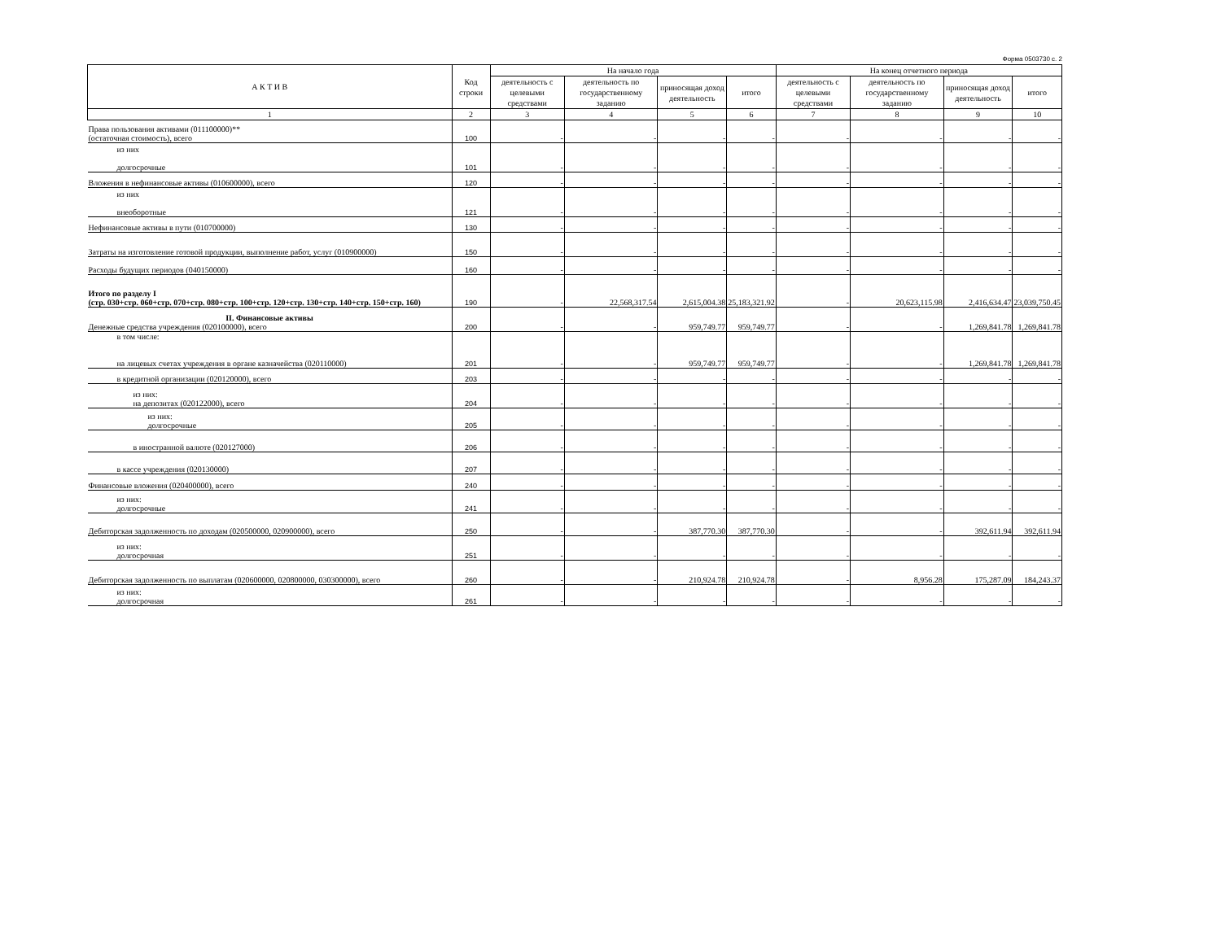Форма 0503730 с. 2
| А К Т И В | Код строки | На начало года | | | | На конец отчетного периода | | | |
| --- | --- | --- | --- | --- | --- | --- | --- | --- | --- |
| | | деятельность с целевыми средствами | деятельность по государственному заданию | приносящая доход деятельность | итого | деятельность с целевыми средствами | деятельность по государственному заданию | приносящая доход деятельность | итого |
| 1 | 2 | 3 | 4 | 5 | 6 | 7 | 8 | 9 | 10 |
| Права пользования активами (011100000)** (остаточная стоимость), всего | 100 | - | - | - | - | - | - | - | - |
| из них долгосрочные | 101 | - | - | - | - | - | - | - | - |
| Вложения в нефинансовые активы (010600000), всего | 120 | - | - | - | - | - | - | - | - |
| из них внеоборотные | 121 | - | - | - | - | - | - | - | - |
| Нефинансовые активы в пути (010700000) | 130 | - | - | - | - | - | - | - | - |
| Затраты на изготовление готовой продукции, выполнение работ, услуг (010900000) | 150 | - | - | - | - | - | - | - | - |
| Расходы будущих периодов (040150000) | 160 | - | - | - | - | - | - | - | - |
| Итого по разделу I (стр. 030+стр. 060+стр. 070+стр. 080+стр. 100+стр. 120+стр. 130+стр. 140+стр. 150+стр. 160) | 190 | - | 22,568,317.54 | 2,615,004.38 | 25,183,321.92 | - | 20,623,115.98 | 2,416,634.47 | 23,039,750.45 |
| II. Финансовые активы Денежные средства учреждения (020100000), всего | 200 | - | - | 959,749.77 | 959,749.77 | - | - | 1,269,841.78 | 1,269,841.78 |
| в том числе: на лицевых счетах учреждения в органе казначейства (020110000) | 201 | - | - | 959,749.77 | 959,749.77 | - | - | 1,269,841.78 | 1,269,841.78 |
| в кредитной организации (020120000), всего | 203 | - | - | - | - | - | - | - | - |
| из них: на депозитах (020122000), всего | 204 | - | - | - | - | - | - | - | - |
| из них: долгосрочные | 205 | - | - | - | - | - | - | - | - |
| в иностранной валюте (020127000) | 206 | - | - | - | - | - | - | - | - |
| в кассе учреждения (020130000) | 207 | - | - | - | - | - | - | - | - |
| Финансовые вложения (020400000), всего | 240 | - | - | - | - | - | - | - | - |
| из них: долгосрочные | 241 | - | - | - | - | - | - | - | - |
| Дебиторская задолженность по доходам (020500000, 020900000), всего | 250 | - | - | 387,770.30 | 387,770.30 | - | - | 392,611.94 | 392,611.94 |
| из них: долгосрочная | 251 | - | - | - | - | - | - | - | - |
| Дебиторская задолженность по выплатам (020600000, 020800000, 030300000), всего | 260 | - | - | 210,924.78 | 210,924.78 | - | 8,956.28 | 175,287.09 | 184,243.37 |
| из них: долгосрочная | 261 | - | - | - | - | - | - | - | - |